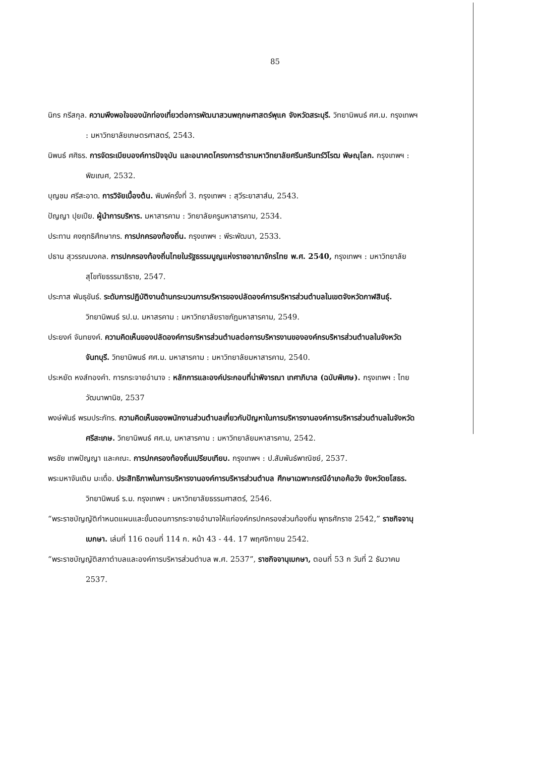85
นิกร กรีสกุล. ความพึงพอใจของนักท่องเที่ยวต่อการพัฒนาสวนพฤกษศาสตร์พุแค จังหวัดสระบุรี. วิทยานิพนธ์ ศศ.ม. กรุงเทพฯ : มหาวิทยาลัยเกษตรศาสตร์, 2543.
นิพนธ์ ศศิธร. การจัดระเบียบองค์การปัจจุบัน และอนาคตโครงการตำรามหาวิทยาลัยศรีนครินทร์วิโรฒ พิษณุโลก. กรุงเทพฯ : พิฆเณศ, 2532.
บุญชม ศรีสะอาด. การวิจัยเบื้องต้น. พิมพ์ครั้งที่ 3. กรุงเทพฯ : สุวีระยาสาส์น, 2543.
ปัญญา ปุยเปีย. ผู้นำการบริหาร. มหาสารคาม : วิทยาลัยครูมหาสารคาม, 2534.
ประทาน คงฤทธิศึกษากร. การปกครองท้องถิ่น. กรุงเทพฯ : พีระพัฒนา, 2533.
ปธาน สุวรรณมงคล. การปกครองท้องถิ่นไทยในรัฐธรรมนูญแห่งราชอาณาจักรไทย พ.ศ. 2540, กรุงเทพฯ : มหาวิทยาลัยสุโขทัยธรรมาธิราช, 2547.
ประภาส พันธุขันธ์. ระดับการปฏิบัติงานด้านกระบวนการบริหารของปลัดองค์การบริหารส่วนตำบลในเขตจังหวัดกาฬสินธุ์. วิทยานิพนธ์ รป.ม. มหาสรคาม : มหาวิทยาลัยราชภัฏมหาสารคาม, 2549.
ประยงค์ จันทยงค์. ความคิดเห็นของปลัดองค์การบริหารส่วนตำบลต่อการบริหารงานขององค์กรบริหารส่วนตำบลในจังหวัดจันทบุรี. วิทยานิพนธ์ ศศ.ม. มหาสารคาม : มหาวิทยาลัยมหาสารคาม, 2540.
ประหยัด หงส์ทองคำ. การกระจายอำนาจ : หลักการและองค์ประกอบที่น่าพิจารณา เทศาภิบาล (ฉบับพิเศษ). กรุงเทพฯ : ไทยวัฒนาพานิช, 2537
พงษ์พันธ์ พรมประภัทร. ความคิดเห็นของพนักงานส่วนตำบลเกี่ยวกับปัญหาในการบริหารงานองค์การบริหารส่วนตำบลในจังหวัดศรีสะเกษ. วิทยานิพนธ์ ศศ.ม, มหาสารคาม : มหาวิทยาลัยมหาสารคาม, 2542.
พรชัย เทพปัญญา และคณะ. การปกครองท้องถิ่นเปรียบเทียบ. กรุงเทพฯ : ป.สัมพันธ์พาณิชย์, 2537.
พระมหาจันเติม มะเดื่อ. ประสิทธิภาพในการบริหารงานองค์การบริหารส่วนตำบล ศึกษาเฉพาะกรณีอำเภอค้อวัง จังหวัดยโสธร. วิทยานิพนธ์ ร.ม. กรุงเทพฯ : มหาวิทยาลัยธรรมศาสตร์, 2546.
“พระราชบัญญัติกำหนดแผนและขั้นตอนการกระจายอำนาจให้แก่องค์กรปกครองส่วนท้องถิ่น พุทธศักราช 2542,” ราชกิจจานุเบกษา. เล่มที่ 116 ตอนที่ 114 ก. หน้า 43 - 44. 17 พฤศจิกายน 2542.
“พระราชบัญญัติสภาตำบลและองค์การบริหารส่วนตำบล พ.ศ. 2537”, ราชกิจจานุเบกษา, ตอนที่ 53 ก วันที่ 2 ธันวาคม 2537.